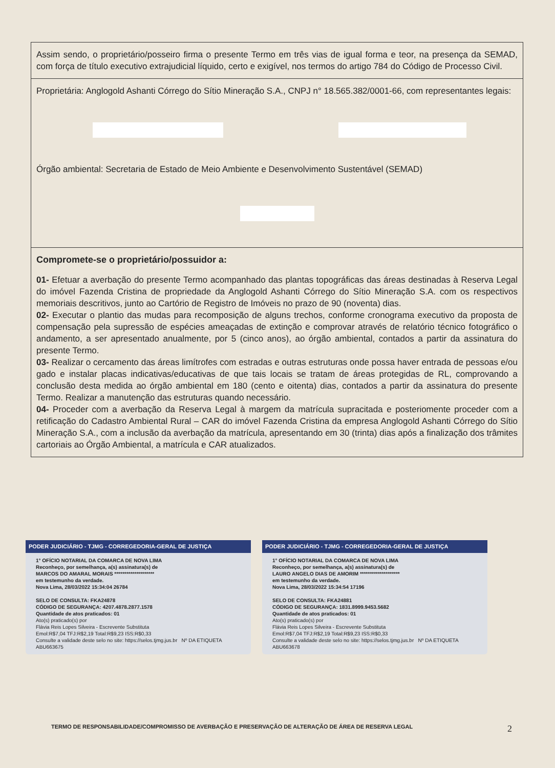Assim sendo, o proprietário/posseiro firma o presente Termo em três vias de igual forma e teor, na presença da SEMAD, com força de título executivo extrajudicial líquido, certo e exigível, nos termos do artigo 784 do Código de Processo Civil.
Proprietária: Anglogold Ashanti Córrego do Sítio Mineração S.A., CNPJ n° 18.565.382/0001-66, com representantes legais:
Órgão ambiental: Secretaria de Estado de Meio Ambiente e Desenvolvimento Sustentável (SEMAD)
Compromete-se o proprietário/possuidor a:
01- Efetuar a averbação do presente Termo acompanhado das plantas topográficas das áreas destinadas à Reserva Legal do imóvel Fazenda Cristina de propriedade da Anglogold Ashanti Córrego do Sítio Mineração S.A. com os respectivos memoriais descritivos, junto ao Cartório de Registro de Imóveis no prazo de 90 (noventa) dias.
02- Executar o plantio das mudas para recomposição de alguns trechos, conforme cronograma executivo da proposta de compensação pela supressão de espécies ameaçadas de extinção e comprovar através de relatório técnico fotográfico o andamento, a ser apresentado anualmente, por 5 (cinco anos), ao órgão ambiental, contados a partir da assinatura do presente Termo.
03- Realizar o cercamento das áreas limítrofes com estradas e outras estruturas onde possa haver entrada de pessoas e/ou gado e instalar placas indicativas/educativas de que tais locais se tratam de áreas protegidas de RL, comprovando a conclusão desta medida ao órgão ambiental em 180 (cento e oitenta) dias, contados a partir da assinatura do presente Termo. Realizar a manutenção das estruturas quando necessário.
04- Proceder com a averbação da Reserva Legal à margem da matrícula supracitada e posteriomente proceder com a retificação do Cadastro Ambiental Rural – CAR do imóvel Fazenda Cristina da empresa Anglogold Ashanti Córrego do Sítio Mineração S.A., com a inclusão da averbação da matrícula, apresentando em 30 (trinta) dias após a finalização dos trâmites cartoriais ao Órgão Ambiental, a matrícula e CAR atualizados.
PODER JUDICIÁRIO - TJMG - CORREGEDORIA-GERAL DE JUSTIÇA
1° OFÍCIO NOTARIAL DA COMARCA DE NOVA LIMA
Reconheço, por semelhança, a(s) assinatura(s) de
MARCOS DO AMARAL MORAIS ********************
em testemunho da verdade.
Nova Lima, 28/03/2022 15:34:04 26784
SELO DE CONSULTA: FKA24878
CÓDIGO DE SEGURANÇA: 4207.4878.2877.1578
Quantidade de atos praticados: 01
Ato(s) praticado(s) por
Flávia Reis Lopes Silveira - Escrevente Substituta
Emol:R$7,04 TFJ:R$2,19 Total:R$9,23 ISS:R$0,33
Consulte a validade deste selo no site: https://selos.tjmg.jus.br Nº DA ETIQUETA ABU663675
PODER JUDICIÁRIO - TJMG - CORREGEDORIA-GERAL DE JUSTIÇA
1° OFÍCIO NOTARIAL DA COMARCA DE NOVA LIMA
Reconheço, por semelhança, a(s) assinatura(s) de
LAURO ANGELO DIAS DE AMORIM ********************
em testemunho da verdade.
Nova Lima, 28/03/2022 15:34:54 17196
SELO DE CONSULTA: FKA24881
CÓDIGO DE SEGURANÇA: 1831.8999.9453.5682
Quantidade de atos praticados: 01
Ato(s) praticado(s) por
Flávia Reis Lopes Silveira - Escrevente Substituta
Emol:R$7,04 TFJ:R$2,19 Total:R$9,23 ISS:R$0,33
Consulte a validade deste selo no site: https://selos.tjmg.jus.br Nº DA ETIQUETA ABU663678
TERMO DE RESPONSABILIDADE/COMPROMISSO DE AVERBAÇÃO E PRESERVAÇÃO DE ALTERAÇÃO DE ÁREA DE RESERVA LEGAL 2